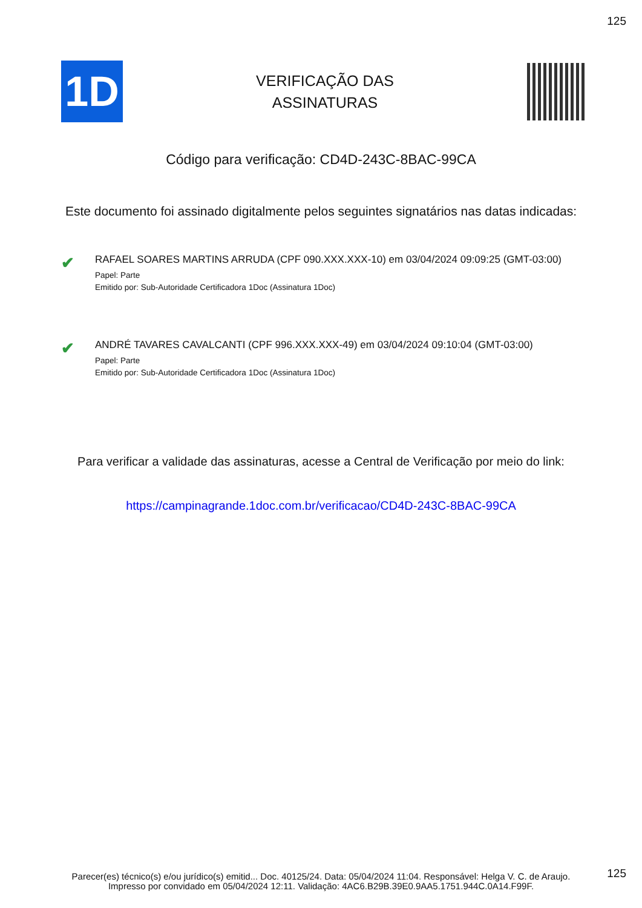125
1D
VERIFICAÇÃO DAS
ASSINATURAS
Código para verificação: CD4D-243C-8BAC-99CA
Este documento foi assinado digitalmente pelos seguintes signatários nas datas indicadas:
✔
RAFAEL SOARES MARTINS ARRUDA (CPF 090.XXX.XXX-10) em 03/04/2024 09:09:25 (GMT-03:00)
Papel: Parte
Emitido por: Sub-Autoridade Certificadora 1Doc (Assinatura 1Doc)
✔
ANDRÉ TAVARES CAVALCANTI (CPF 996.XXX.XXX-49) em 03/04/2024 09:10:04 (GMT-03:00)
Papel: Parte
Emitido por: Sub-Autoridade Certificadora 1Doc (Assinatura 1Doc)
Para verificar a validade das assinaturas, acesse a Central de Verificação por meio do link:
https://campinagrande.1doc.com.br/verificacao/CD4D-243C-8BAC-99CA
125
Parecer(es) técnico(s) e/ou jurídico(s) emitid... Doc. 40125/24. Data: 05/04/2024 11:04. Responsável: Helga V. C. de Araujo.
Impresso por convidado em 05/04/2024 12:11. Validação: 4AC6.B29B.39E0.9AA5.1751.944C.0A14.F99F.